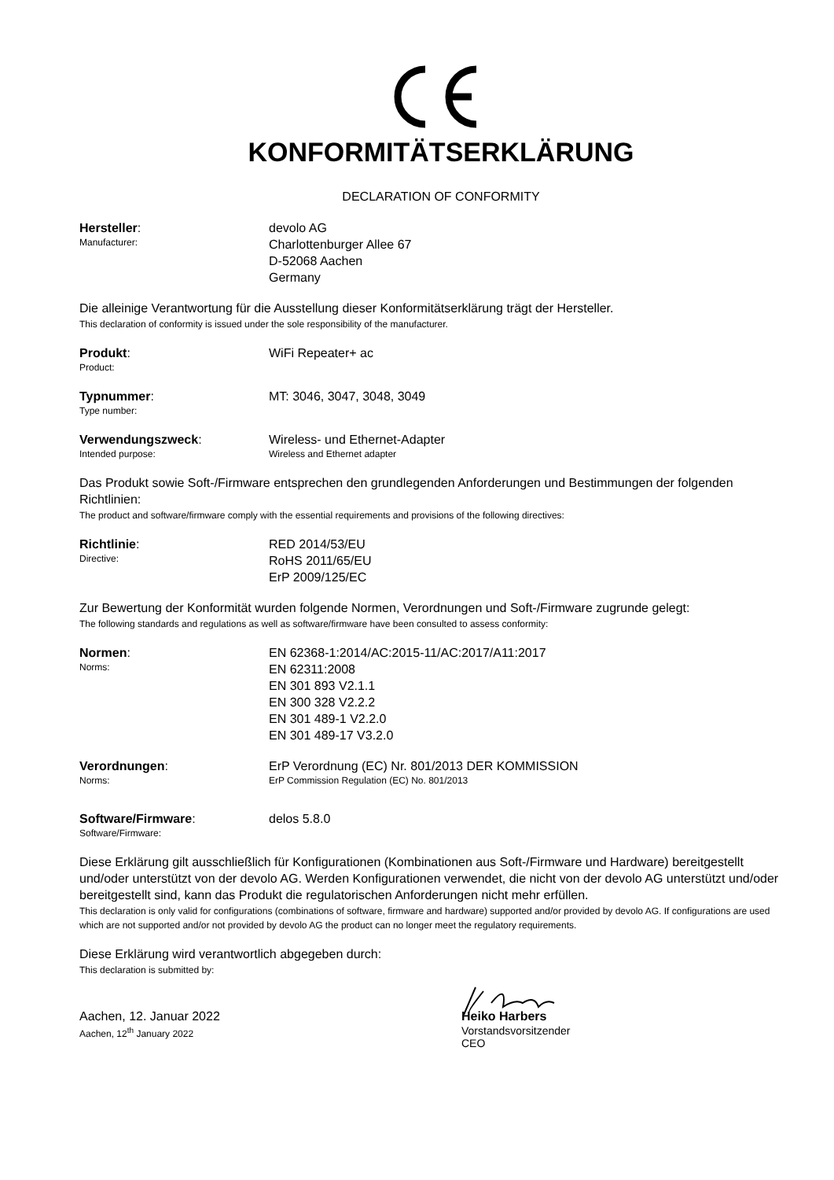KONFORMITÄTSERKLÄRUNG
DECLARATION OF CONFORMITY
Hersteller:
Manufacturer:
devolo AG
Charlottenburger Allee 67
D-52068 Aachen
Germany
Die alleinige Verantwortung für die Ausstellung dieser Konformitätserklärung trägt der Hersteller.
This declaration of conformity is issued under the sole responsibility of the manufacturer.
Produkt:
Product:
WiFi Repeater+ ac
Typnummer:
Type number:
MT: 3046, 3047, 3048, 3049
Verwendungszweck:
Intended purpose:
Wireless- und Ethernet-Adapter
Wireless and Ethernet adapter
Das Produkt sowie Soft-/Firmware entsprechen den grundlegenden Anforderungen und Bestimmungen der folgenden Richtlinien:
The product and software/firmware comply with the essential requirements and provisions of the following directives:
Richtlinie:
Directive:
RED 2014/53/EU
RoHS 2011/65/EU
ErP 2009/125/EC
Zur Bewertung der Konformität wurden folgende Normen, Verordnungen und Soft-/Firmware zugrunde gelegt:
The following standards and regulations as well as software/firmware have been consulted to assess conformity:
Normen:
Norms:
EN 62368-1:2014/AC:2015-11/AC:2017/A11:2017
EN 62311:2008
EN 301 893 V2.1.1
EN 300 328 V2.2.2
EN 301 489-1 V2.2.0
EN 301 489-17 V3.2.0
Verordnungen:
Norms:
ErP Verordnung (EC) Nr. 801/2013 DER KOMMISSION
ErP Commission Regulation (EC) No. 801/2013
Software/Firmware:
Software/Firmware:
delos 5.8.0
Diese Erklärung gilt ausschließlich für Konfigurationen (Kombinationen aus Soft-/Firmware und Hardware) bereitgestellt und/oder unterstützt von der devolo AG. Werden Konfigurationen verwendet, die nicht von der devolo AG unterstützt und/oder bereitgestellt sind, kann das Produkt die regulatorischen Anforderungen nicht mehr erfüllen.
This declaration is only valid for configurations (combinations of software, firmware and hardware) supported and/or provided by devolo AG. If configurations are used which are not supported and/or not provided by devolo AG the product can no longer meet the regulatory requirements.
Diese Erklärung wird verantwortlich abgegeben durch:
This declaration is submitted by:
Aachen, 12. Januar 2022
Aachen, 12<sup>th</sup> January 2022
Heiko Harbers
Vorstandsvorsitzender
CEO